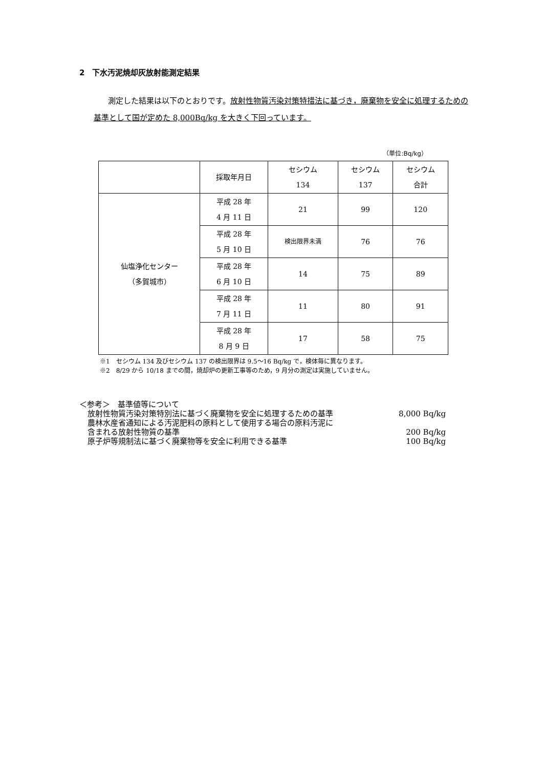2　下水汚泥焼却灰放射能測定結果
測定した結果は以下のとおりです。放射性物質汚染対策特措法に基づき，廃棄物を安全に処理するための基準として国が定めた 8,000Bq/kg を大きく下回っています。
（単位:Bq/kg）
| | 採取年月日 | セシウム 134 | セシウム 137 | セシウム 合計 |
| --- | --- | --- | --- | --- |
| 仙塩浄化センター （多賀城市） | 平成 28 年 4 月 11 日 | 21 | 99 | 120 |
| | 平成 28 年 5 月 10 日 | 検出限界未満 | 76 | 76 |
| | 平成 28 年 6 月 10 日 | 14 | 75 | 89 |
| | 平成 28 年 7 月 11 日 | 11 | 80 | 91 |
| | 平成 28 年 8 月 9 日 | 17 | 58 | 75 |
※1　セシウム 134 及びセシウム 137 の検出限界は 9.5～16 Bq/kg で，検体毎に異なります。
※2　8/29 から 10/18 までの間，焼却炉の更新工事等のため，9 月分の測定は実施していません。
＜参考＞　基準値等について
放射性物質汚染対策特別法に基づく廃棄物を安全に処理するための基準 8,000 Bq/kg
農林水産省通知による汚泥肥料の原料として使用する場合の原料汚泥に
含まれる放射性物質の基準 200 Bq/kg
原子炉等規制法に基づく廃棄物等を安全に利用できる基準 100 Bq/kg